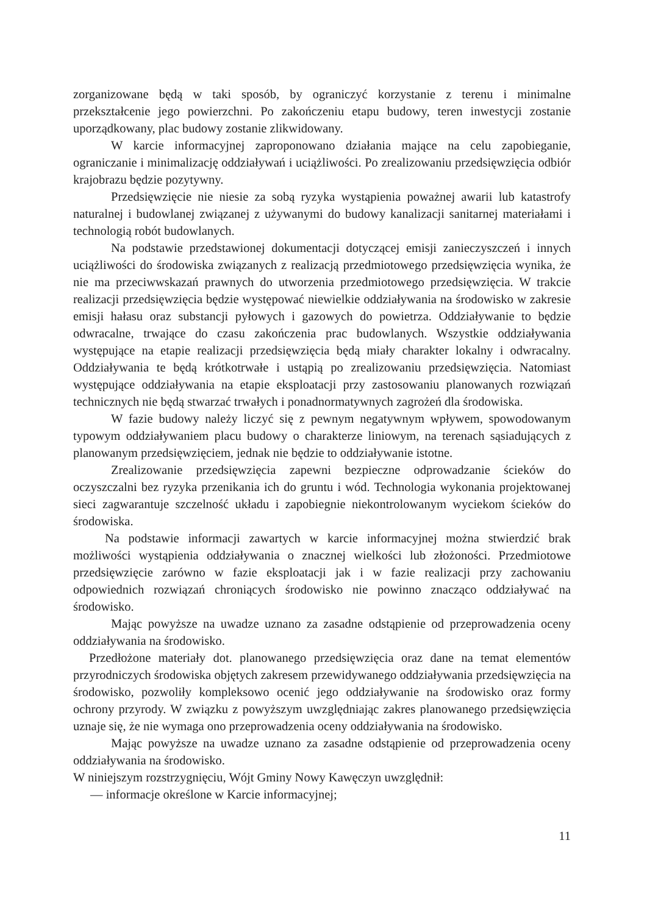zorganizowane będą w taki sposób, by ograniczyć korzystanie z terenu i minimalne przekształcenie jego powierzchni. Po zakończeniu etapu budowy, teren inwestycji zostanie uporządkowany, plac budowy zostanie zlikwidowany.
W karcie informacyjnej zaproponowano działania mające na celu zapobieganie, ograniczanie i minimalizację oddziaływań i uciążliwości. Po zrealizowaniu przedsięwzięcia odbiór krajobrazu będzie pozytywny.
Przedsięwzięcie nie niesie za sobą ryzyka wystąpienia poważnej awarii lub katastrofy naturalnej i budowlanej związanej z używanymi do budowy kanalizacji sanitarnej materiałami i technologią robót budowlanych.
Na podstawie przedstawionej dokumentacji dotyczącej emisji zanieczyszczeń i innych uciążliwości do środowiska związanych z realizacją przedmiotowego przedsięwzięcia wynika, że nie ma przeciwwskazań prawnych do utworzenia przedmiotowego przedsięwzięcia. W trakcie realizacji przedsięwzięcia będzie występować niewielkie oddziaływania na środowisko w zakresie emisji hałasu oraz substancji pyłowych i gazowych do powietrza. Oddziaływanie to będzie odwracalne, trwające do czasu zakończenia prac budowlanych. Wszystkie oddziaływania występujące na etapie realizacji przedsięwzięcia będą miały charakter lokalny i odwracalny. Oddziaływania te będą krótkotrwałe i ustąpią po zrealizowaniu przedsięwzięcia. Natomiast występujące oddziaływania na etapie eksploatacji przy zastosowaniu planowanych rozwiązań technicznych nie będą stwarzać trwałych i ponadnormatywnych zagrożeń dla środowiska.
W fazie budowy należy liczyć się z pewnym negatywnym wpływem, spowodowanym typowym oddziaływaniem placu budowy o charakterze liniowym, na terenach sąsiadujących z planowanym przedsięwzięciem, jednak nie będzie to oddziaływanie istotne.
Zrealizowanie przedsięwzięcia zapewni bezpieczne odprowadzanie ścieków do oczyszczalni bez ryzyka przenikania ich do gruntu i wód. Technologia wykonania projektowanej sieci zagwarantuje szczelność układu i zapobiegnie niekontrolowanym wyciekom ścieków do środowiska.
Na podstawie informacji zawartych w karcie informacyjnej można stwierdzić brak możliwości wystąpienia oddziaływania o znacznej wielkości lub złożoności. Przedmiotowe przedsięwzięcie zarówno w fazie eksploatacji jak i w fazie realizacji przy zachowaniu odpowiednich rozwiązań chroniących środowisko nie powinno znacząco oddziaływać na środowisko.
Mając powyższe na uwadze uznano za zasadne odstąpienie od przeprowadzenia oceny oddziaływania na środowisko.
Przedłożone materiały dot. planowanego przedsięwzięcia oraz dane na temat elementów przyrodniczych środowiska objętych zakresem przewidywanego oddziaływania przedsięwzięcia na środowisko, pozwoliły kompleksowo ocenić jego oddziaływanie na środowisko oraz formy ochrony przyrody. W związku z powyższym uwzględniając zakres planowanego przedsięwzięcia uznaje się, że nie wymaga ono przeprowadzenia oceny oddziaływania na środowisko.
Mając powyższe na uwadze uznano za zasadne odstąpienie od przeprowadzenia oceny oddziaływania na środowisko.
W niniejszym rozstrzygnięciu, Wójt Gminy Nowy Kawęczyn uwzględnił:
— informacje określone w Karcie informacyjnej;
11